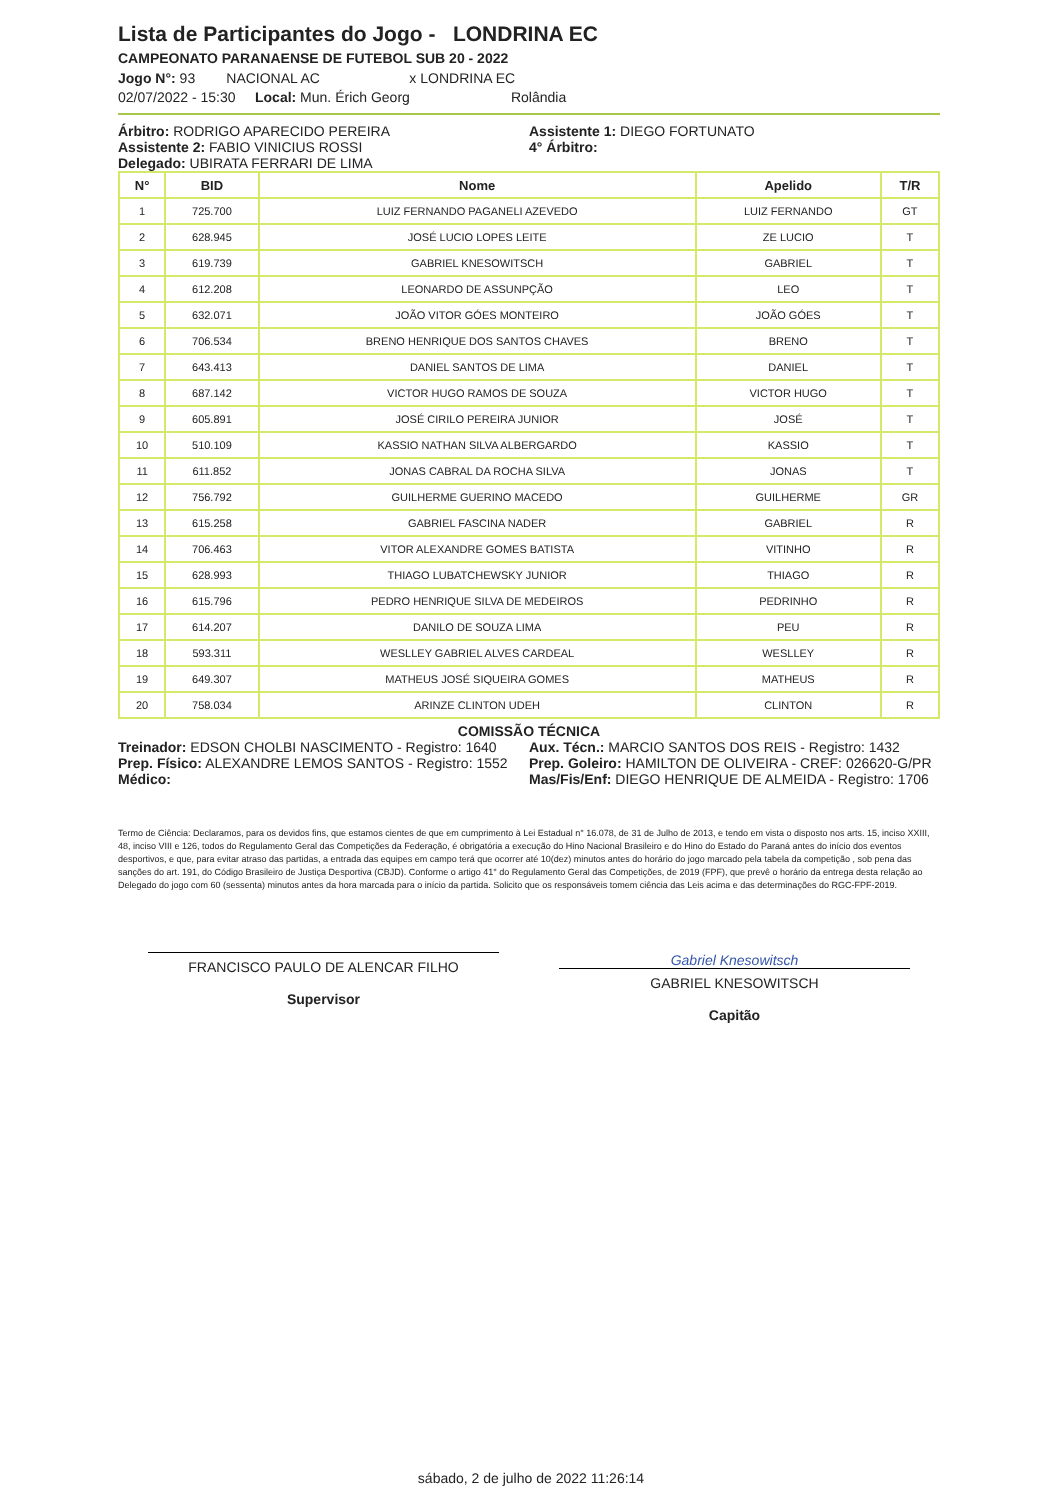Lista de Participantes do Jogo - LONDRINA EC
CAMPEONATO PARANAENSE DE FUTEBOL SUB 20 - 2022
Jogo N°: 93 NACIONAL AC x LONDRINA EC
02/07/2022 - 15:30 Local: Mun. Érich Georg Rolândia
Árbitro: RODRIGO APARECIDO PEREIRA
Assistente 2: FABIO VINICIUS ROSSI
Delegado: UBIRATA FERRARI DE LIMA
Assistente 1: DIEGO FORTUNATO
4° Árbitro:
| N° | BID | Nome | Apelido | T/R |
| --- | --- | --- | --- | --- |
| 1 | 725.700 | LUIZ FERNANDO PAGANELI AZEVEDO | LUIZ FERNANDO | GT |
| 2 | 628.945 | JOSÉ LUCIO LOPES LEITE | ZE LUCIO | T |
| 3 | 619.739 | GABRIEL KNESOWITSCH | GABRIEL | T |
| 4 | 612.208 | LEONARDO DE ASSUNPÇÃO | LEO | T |
| 5 | 632.071 | JOÃO VITOR GÓES MONTEIRO | JOÃO GÓES | T |
| 6 | 706.534 | BRENO HENRIQUE DOS SANTOS CHAVES | BRENO | T |
| 7 | 643.413 | DANIEL SANTOS DE LIMA | DANIEL | T |
| 8 | 687.142 | VICTOR HUGO RAMOS DE SOUZA | VICTOR HUGO | T |
| 9 | 605.891 | JOSÉ CIRILO PEREIRA JUNIOR | JOSÉ | T |
| 10 | 510.109 | KASSIO NATHAN SILVA ALBERGARDO | KASSIO | T |
| 11 | 611.852 | JONAS CABRAL DA ROCHA SILVA | JONAS | T |
| 12 | 756.792 | GUILHERME GUERINO MACEDO | GUILHERME | GR |
| 13 | 615.258 | GABRIEL FASCINA NADER | GABRIEL | R |
| 14 | 706.463 | VITOR ALEXANDRE GOMES BATISTA | VITINHO | R |
| 15 | 628.993 | THIAGO LUBATCHEWSKY JUNIOR | THIAGO | R |
| 16 | 615.796 | PEDRO HENRIQUE SILVA DE MEDEIROS | PEDRINHO | R |
| 17 | 614.207 | DANILO DE SOUZA LIMA | PEU | R |
| 18 | 593.311 | WESLLEY GABRIEL ALVES CARDEAL | WESLLEY | R |
| 19 | 649.307 | MATHEUS JOSÉ SIQUEIRA GOMES | MATHEUS | R |
| 20 | 758.034 | ARINZE CLINTON UDEH | CLINTON | R |
COMISSÃO TÉCNICA
Treinador: EDSON CHOLBI NASCIMENTO - Registro: 1640
Prep. Físico: ALEXANDRE LEMOS SANTOS - Registro: 1552
Médico:
Aux. Técn.: MARCIO SANTOS DOS REIS - Registro: 1432
Prep. Goleiro: HAMILTON DE OLIVEIRA - CREF: 026620-G/PR
Mas/Fis/Enf: DIEGO HENRIQUE DE ALMEIDA - Registro: 1706
Termo de Ciência: Declaramos, para os devidos fins, que estamos cientes de que em cumprimento à Lei Estadual n° 16.078, de 31 de Julho de 2013, e tendo em vista o disposto nos arts. 15, inciso XXIII, 48, inciso VIII e 126, todos do Regulamento Geral das Competições da Federação, é obrigatória a execução do Hino Nacional Brasileiro e do Hino do Estado do Paraná antes do início dos eventos desportivos, e que, para evitar atraso das partidas, a entrada das equipes em campo terá que ocorrer até 10(dez) minutos antes do horário do jogo marcado pela tabela da competição , sob pena das sanções do art. 191, do Código Brasileiro de Justiça Desportiva (CBJD). Conforme o artigo 41° do Regulamento Geral das Competições, de 2019 (FPF), que prevê o horário da entrega desta relação ao Delegado do jogo com 60 (sessenta) minutos antes da hora marcada para o início da partida. Solicito que os responsáveis tomem ciência das Leis acima e das determinações do RGC-FPF-2019.
FRANCISCO PAULO DE ALENCAR FILHO
Supervisor
Gabriel Knesowitsch
GABRIEL KNESOWITSCH
Capitão
sábado, 2 de julho de 2022 11:26:14